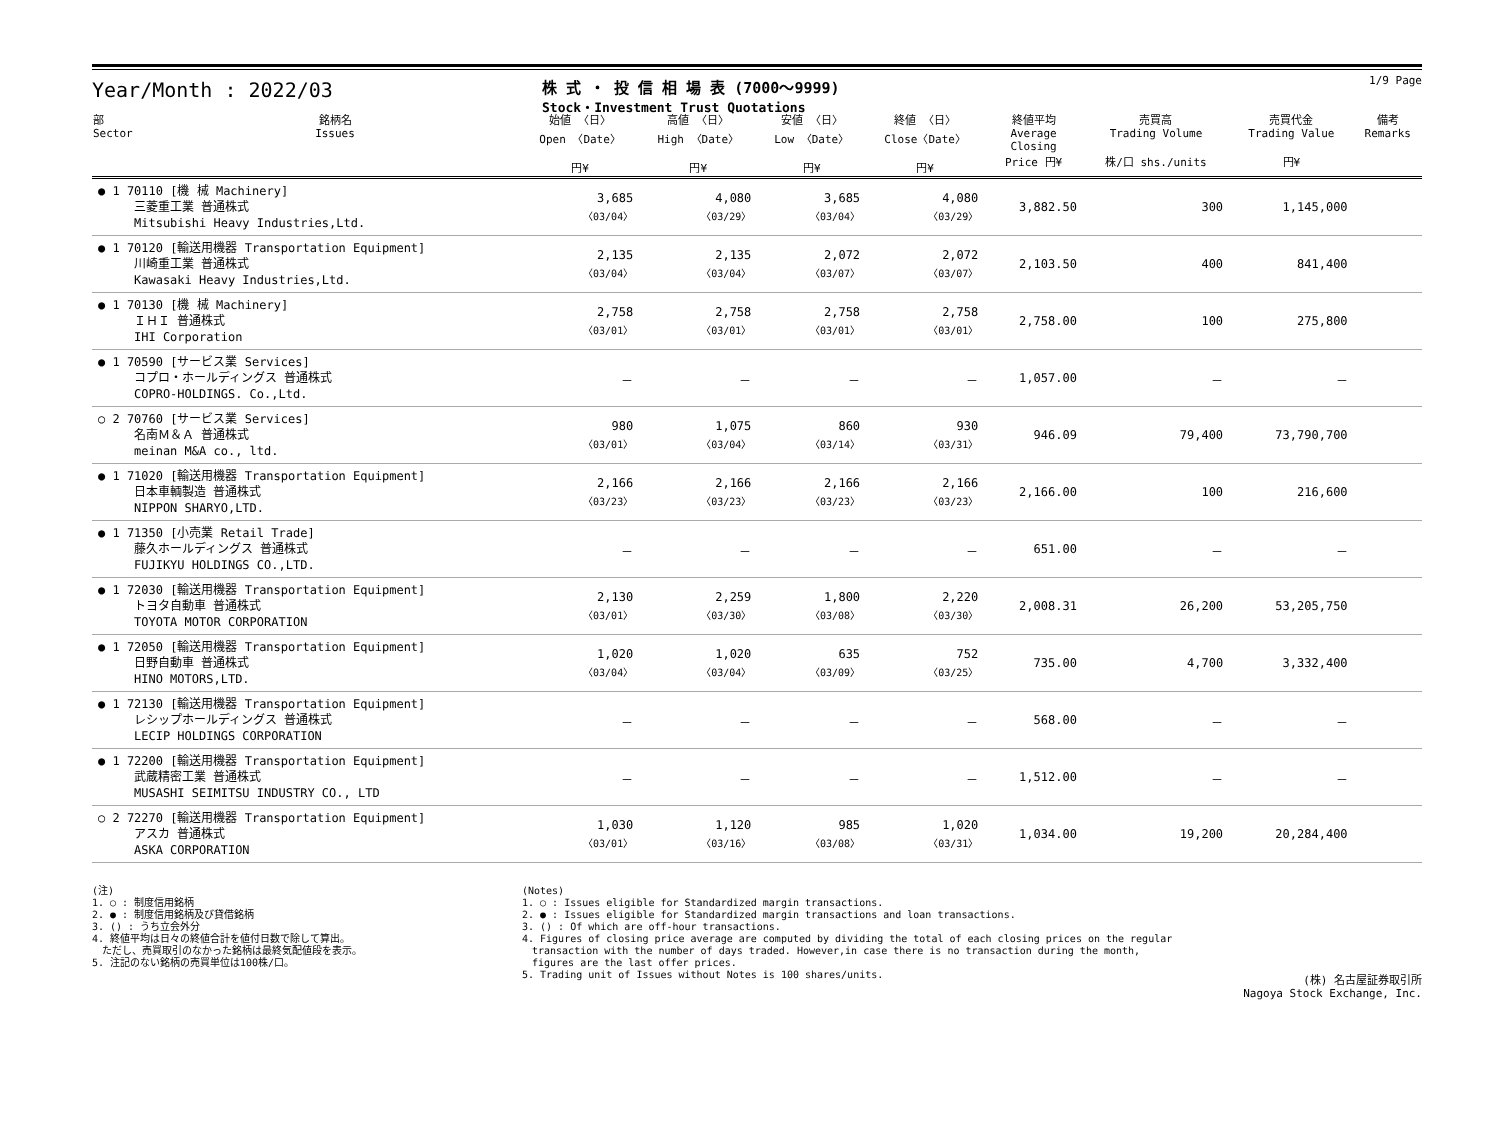Year/Month : 2022/03
株 式 ・ 投 信 相 場 表 (7000～9999)
Stock・Investment Trust Quotations
1/9 Page
| 部 Sector | 銘柄名 Issues | 始値 〈日〉 Open 〈Date〉 円¥ | 高値 〈日〉 High 〈Date〉 円¥ | 安値 〈日〉 Low 〈Date〉 円¥ | 終値 〈日〉 Close〈Date〉 円¥ | 終値平均 Average Closing Price 円¥ | 売買高 Trading Volume 株/口 shs./units | 売買代金 Trading Value 円¥ | 備考 Remarks |
| --- | --- | --- | --- | --- | --- | --- | --- | --- | --- |
| ● 1 70110 [機 械 Machinery] 三菱重工業 普通株式 Mitsubishi Heavy Industries,Ltd. | | 3,685 〈03/04〉 | 4,080 〈03/29〉 | 3,685 〈03/04〉 | 4,080 〈03/29〉 | 3,882.50 | 300 | 1,145,000 | |
| ● 1 70120 [輸送用機器 Transportation Equipment] 川崎重工業 普通株式 Kawasaki Heavy Industries,Ltd. | | 2,135 〈03/04〉 | 2,135 〈03/04〉 | 2,072 〈03/07〉 | 2,072 〈03/07〉 | 2,103.50 | 400 | 841,400 | |
| ● 1 70130 [機 械 Machinery] ＩＨＩ 普通株式 IHI Corporation | | 2,758 〈03/01〉 | 2,758 〈03/01〉 | 2,758 〈03/01〉 | 2,758 〈03/01〉 | 2,758.00 | 100 | 275,800 | |
| ● 1 70590 [サービス業 Services] コプロ・ホールディングス 普通株式 COPRO-HOLDINGS. Co.,Ltd. | | － | － | － | － | 1,057.00 | － | － | |
| ○ 2 70760 [サービス業 Services] 名南Ｍ＆Ａ 普通株式 meinan M&A co., ltd. | | 980 〈03/01〉 | 1,075 〈03/04〉 | 860 〈03/14〉 | 930 〈03/31〉 | 946.09 | 79,400 | 73,790,700 | |
| ● 1 71020 [輸送用機器 Transportation Equipment] 日本車輌製造 普通株式 NIPPON SHARYO,LTD. | | 2,166 〈03/23〉 | 2,166 〈03/23〉 | 2,166 〈03/23〉 | 2,166 〈03/23〉 | 2,166.00 | 100 | 216,600 | |
| ● 1 71350 [小売業 Retail Trade] 藤久ホールディングス 普通株式 FUJIKYU HOLDINGS CO.,LTD. | | － | － | － | － | 651.00 | － | － | |
| ● 1 72030 [輸送用機器 Transportation Equipment] トヨタ自動車 普通株式 TOYOTA MOTOR CORPORATION | | 2,130 〈03/01〉 | 2,259 〈03/30〉 | 1,800 〈03/08〉 | 2,220 〈03/30〉 | 2,008.31 | 26,200 | 53,205,750 | |
| ● 1 72050 [輸送用機器 Transportation Equipment] 日野自動車 普通株式 HINO MOTORS,LTD. | | 1,020 〈03/04〉 | 1,020 〈03/04〉 | 635 〈03/09〉 | 752 〈03/25〉 | 735.00 | 4,700 | 3,332,400 | |
| ● 1 72130 [輸送用機器 Transportation Equipment] レシップホールディングス 普通株式 LECIP HOLDINGS CORPORATION | | － | － | － | － | 568.00 | － | － | |
| ● 1 72200 [輸送用機器 Transportation Equipment] 武蔵精密工業 普通株式 MUSASHI SEIMITSU INDUSTRY CO., LTD | | － | － | － | － | 1,512.00 | － | － | |
| ○ 2 72270 [輸送用機器 Transportation Equipment] アスカ 普通株式 ASKA CORPORATION | | 1,030 〈03/01〉 | 1,120 〈03/16〉 | 985 〈03/08〉 | 1,020 〈03/31〉 | 1,034.00 | 19,200 | 20,284,400 | |
(注)
1. ○ : 制度信用銘柄
2. ● : 制度信用銘柄及び貸借銘柄
3. () : うち立会外分
4. 終値平均は日々の終値合計を値付日数で除して算出。
　ただし、売買取引のなかった銘柄は最終気配値段を表示。
5. 注記のない銘柄の売買単位は100株/口。
(Notes)
1. ○ : Issues eligible for Standardized margin transactions.
2. ● : Issues eligible for Standardized margin transactions and loan transactions.
3. () : Of which are off-hour transactions.
4. Figures of closing price average are computed by dividing the total of each closing prices on the regular
　transaction with the number of days traded. However,in case there is no transaction during the month,
　figures are the last offer prices.
5. Trading unit of Issues without Notes is 100 shares/units.
(株) 名古屋証券取引所
Nagoya Stock Exchange, Inc.